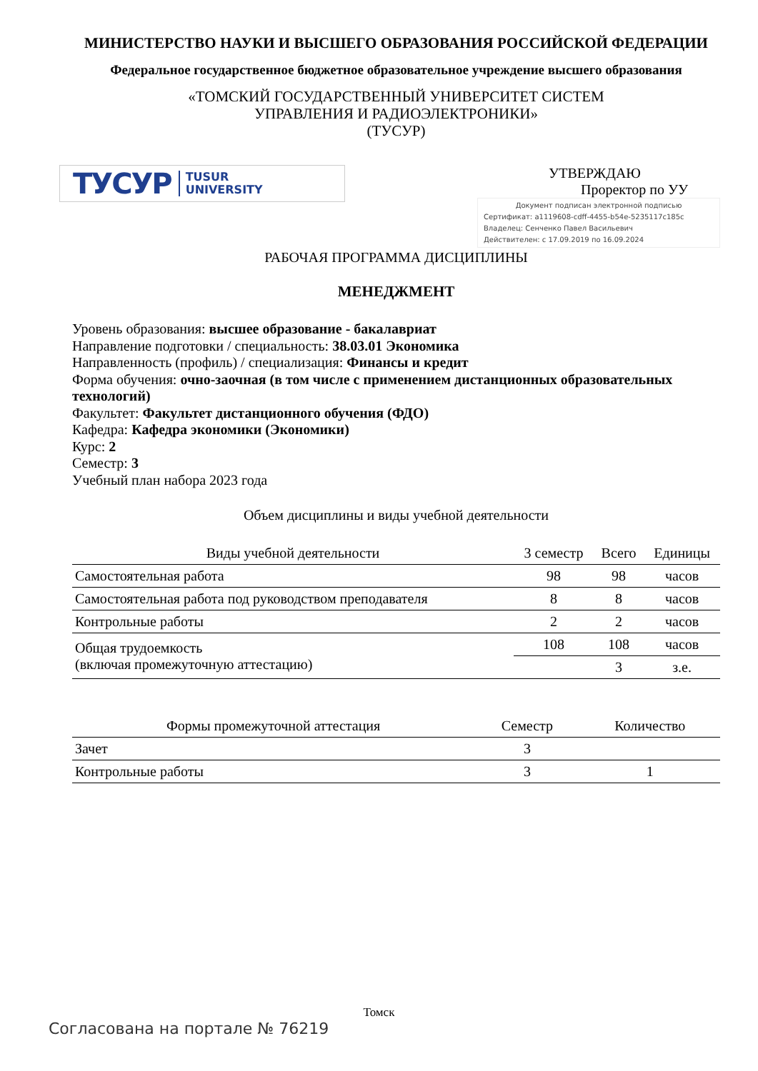МИНИСТЕРСТВО НАУКИ И ВЫСШЕГО ОБРАЗОВАНИЯ РОССИЙСКОЙ ФЕДЕРАЦИИ
Федеральное государственное бюджетное образовательное учреждение высшего образования
«ТОМСКИЙ ГОСУДАРСТВЕННЫЙ УНИВЕРСИТЕТ СИСТЕМ
УПРАВЛЕНИЯ И РАДИОЭЛЕКТРОНИКИ»
(ТУСУР)
ТУСУР TUSUR
UNIVERSITY
УТВЕРЖДАЮ
Проректор по УУ
Документ подписан электронной подписью
Сертификат: a1119608-cdff-4455-b54e-5235117c185c
Владелец: Сенченко Павел Васильевич
Действителен: с 17.09.2019 по 16.09.2024
РАБОЧАЯ ПРОГРАММА ДИСЦИПЛИНЫ
МЕНЕДЖМЕНТ
Уровень образования: высшее образование - бакалавриат
Направление подготовки / специальность: 38.03.01 Экономика
Направленность (профиль) / специализация: Финансы и кредит
Форма обучения: очно-заочная (в том числе с применением дистанционных образовательных технологий)
Факультет: Факультет дистанционного обучения (ФДО)
Кафедра: Кафедра экономики (Экономики)
Курс: 2
Семестр: 3
Учебный план набора 2023 года
Объем дисциплины и виды учебной деятельности
| Виды учебной деятельности | 3 семестр | Всего | Единицы |
| --- | --- | --- | --- |
| Самостоятельная работа | 98 | 98 | часов |
| Самостоятельная работа под руководством преподавателя | 8 | 8 | часов |
| Контрольные работы | 2 | 2 | часов |
| Общая трудоемкость (включая промежуточную аттестацию) | 108 | 108 | часов |
| | | 3 | з.е. |
| Формы промежуточной аттестация | Семестр | Количество |
| --- | --- | --- |
| Зачет | 3 | |
| Контрольные работы | 3 | 1 |
Томск
Согласована на портале № 76219